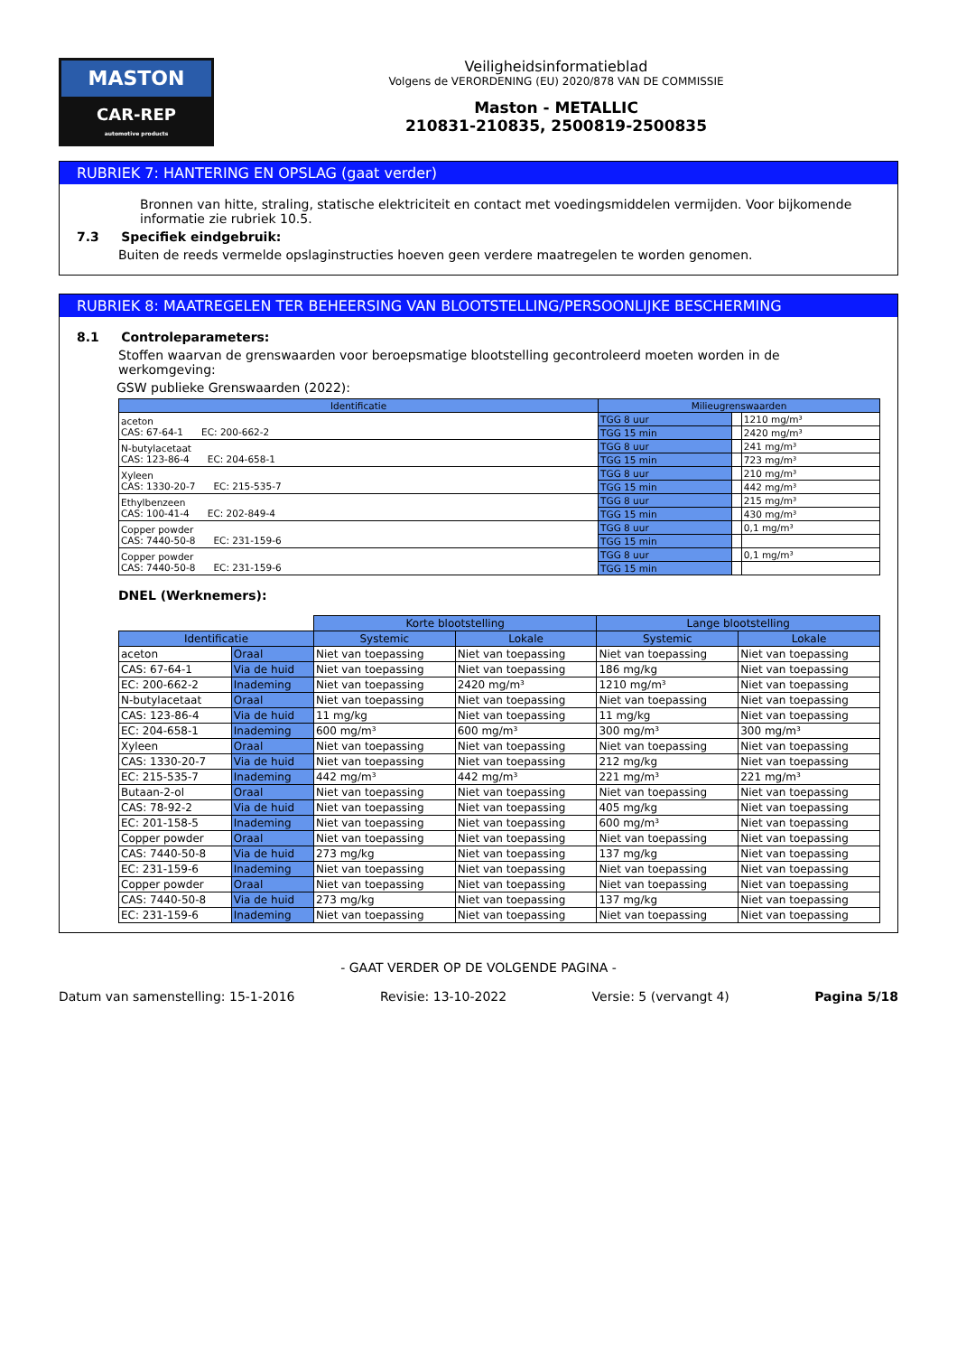MASTON
CAR-REP
automotive products
Veiligheidsinformatieblad
Volgens de VERORDENING (EU) 2020/878 VAN DE COMMISSIE
Maston - METALLIC
210831-210835, 2500819-2500835
RUBRIEK 7: HANTERING EN OPSLAG (gaat verder)
Bronnen van hitte, straling, statische elektriciteit en contact met voedingsmiddelen vermijden. Voor bijkomende informatie zie rubriek 10.5.
7.3 Specifiek eindgebruik:
Buiten de reeds vermelde opslaginstructies hoeven geen verdere maatregelen te worden genomen.
RUBRIEK 8: MAATREGELEN TER BEHEERSING VAN BLOOTSTELLING/PERSOONLIJKE BESCHERMING
8.1 Controleparameters:
Stoffen waarvan de grenswaarden voor beroepsmatige blootstelling gecontroleerd moeten worden in de werkomgeving:
GSW publieke Grenswaarden (2022):
| Identificatie | Milieugrenswaarden | | |
| --- | --- | --- | --- |
| aceton CAS: 67-64-1 EC: 200-662-2 | TGG 8 uur | | 1210 mg/m³ |
| | TGG 15 min | | 2420 mg/m³ |
| N-butylacetaat CAS: 123-86-4 EC: 204-658-1 | TGG 8 uur | | 241 mg/m³ |
| | TGG 15 min | | 723 mg/m³ |
| Xyleen CAS: 1330-20-7 EC: 215-535-7 | TGG 8 uur | | 210 mg/m³ |
| | TGG 15 min | | 442 mg/m³ |
| Ethylbenzeen CAS: 100-41-4 EC: 202-849-4 | TGG 8 uur | | 215 mg/m³ |
| | TGG 15 min | | 430 mg/m³ |
| Copper powder CAS: 7440-50-8 EC: 231-159-6 | TGG 8 uur | | 0,1 mg/m³ |
| | TGG 15 min | | |
| Copper powder CAS: 7440-50-8 EC: 231-159-6 | TGG 8 uur | | 0,1 mg/m³ |
| | TGG 15 min | | |
DNEL (Werknemers):
| | | Korte blootstelling | | Lange blootstelling | |
| Identificatie | | Systemic | Lokale | Systemic | Lokale |
| aceton | Oraal | Niet van toepassing | Niet van toepassing | Niet van toepassing | Niet van toepassing |
| CAS: 67-64-1 | Via de huid | Niet van toepassing | Niet van toepassing | 186 mg/kg | Niet van toepassing |
| EC: 200-662-2 | Inademing | Niet van toepassing | 2420 mg/m³ | 1210 mg/m³ | Niet van toepassing |
| N-butylacetaat | Oraal | Niet van toepassing | Niet van toepassing | Niet van toepassing | Niet van toepassing |
| CAS: 123-86-4 | Via de huid | 11 mg/kg | Niet van toepassing | 11 mg/kg | Niet van toepassing |
| EC: 204-658-1 | Inademing | 600 mg/m³ | 600 mg/m³ | 300 mg/m³ | 300 mg/m³ |
| Xyleen | Oraal | Niet van toepassing | Niet van toepassing | Niet van toepassing | Niet van toepassing |
| CAS: 1330-20-7 | Via de huid | Niet van toepassing | Niet van toepassing | 212 mg/kg | Niet van toepassing |
| EC: 215-535-7 | Inademing | 442 mg/m³ | 442 mg/m³ | 221 mg/m³ | 221 mg/m³ |
| Butaan-2-ol | Oraal | Niet van toepassing | Niet van toepassing | Niet van toepassing | Niet van toepassing |
| CAS: 78-92-2 | Via de huid | Niet van toepassing | Niet van toepassing | 405 mg/kg | Niet van toepassing |
| EC: 201-158-5 | Inademing | Niet van toepassing | Niet van toepassing | 600 mg/m³ | Niet van toepassing |
| Copper powder | Oraal | Niet van toepassing | Niet van toepassing | Niet van toepassing | Niet van toepassing |
| CAS: 7440-50-8 | Via de huid | 273 mg/kg | Niet van toepassing | 137 mg/kg | Niet van toepassing |
| EC: 231-159-6 | Inademing | Niet van toepassing | Niet van toepassing | Niet van toepassing | Niet van toepassing |
| Copper powder | Oraal | Niet van toepassing | Niet van toepassing | Niet van toepassing | Niet van toepassing |
| CAS: 7440-50-8 | Via de huid | 273 mg/kg | Niet van toepassing | 137 mg/kg | Niet van toepassing |
| EC: 231-159-6 | Inademing | Niet van toepassing | Niet van toepassing | Niet van toepassing | Niet van toepassing |
- GAAT VERDER OP DE VOLGENDE PAGINA -
Datum van samenstelling: 15-1-2016 Revisie: 13-10-2022 Versie: 5 (vervangt 4) Pagina 5/18